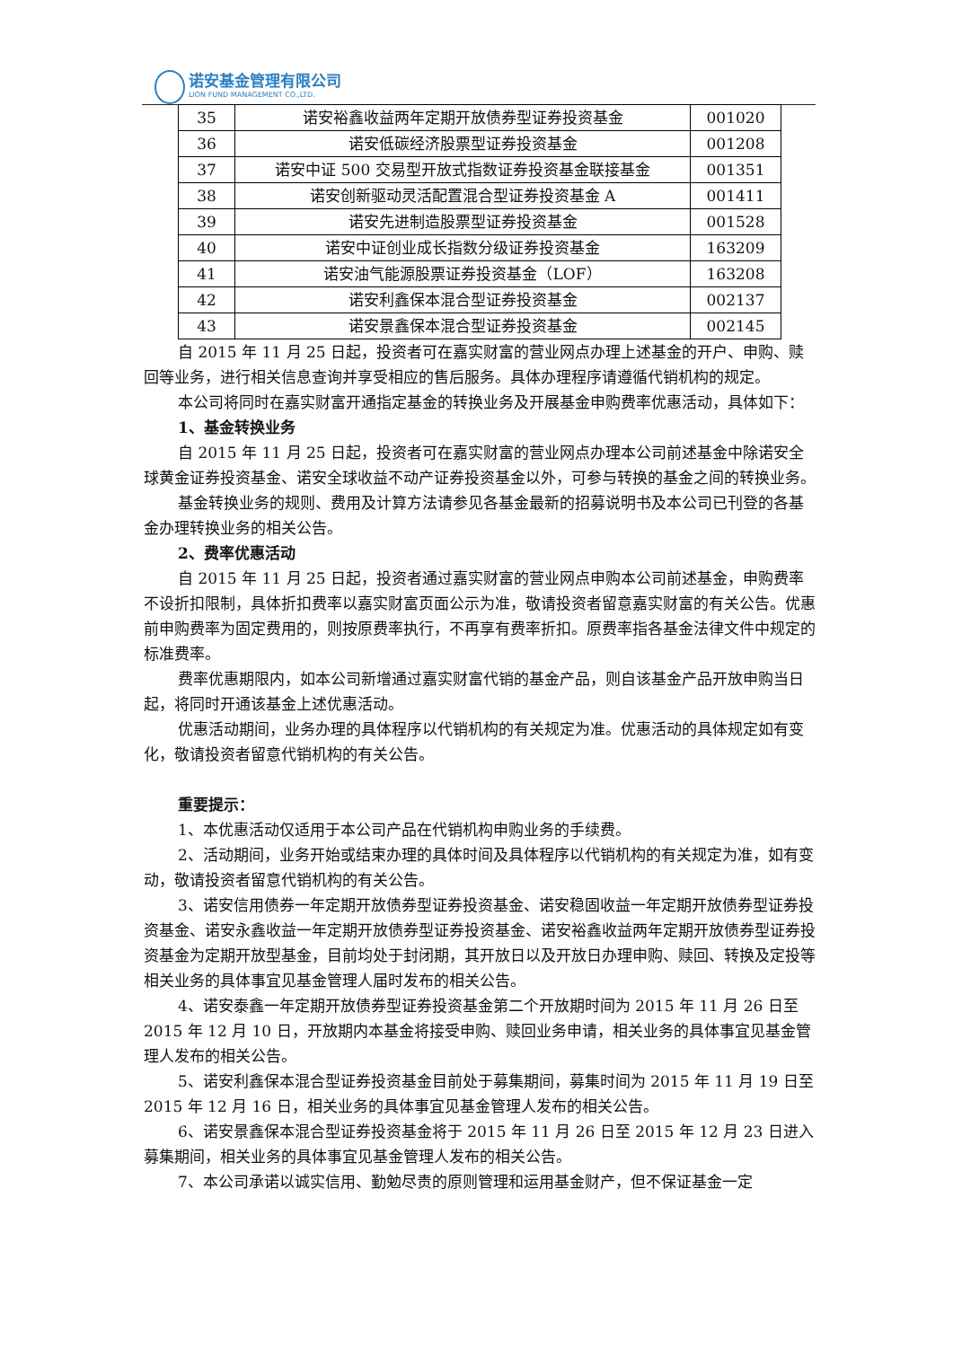诺安基金管理有限公司
LION FUND MANAGEMENT CO.,LTD.
| 35 | 诺安裕鑫收益两年定期开放债券型证券投资基金 | 001020 |
| 36 | 诺安低碳经济股票型证券投资基金 | 001208 |
| 37 | 诺安中证 500 交易型开放式指数证券投资基金联接基金 | 001351 |
| 38 | 诺安创新驱动灵活配置混合型证券投资基金 A | 001411 |
| 39 | 诺安先进制造股票型证券投资基金 | 001528 |
| 40 | 诺安中证创业成长指数分级证券投资基金 | 163209 |
| 41 | 诺安油气能源股票证券投资基金（LOF） | 163208 |
| 42 | 诺安利鑫保本混合型证券投资基金 | 002137 |
| 43 | 诺安景鑫保本混合型证券投资基金 | 002145 |
自 2015 年 11 月 25 日起，投资者可在嘉实财富的营业网点办理上述基金的开户、申购、赎回等业务，进行相关信息查询并享受相应的售后服务。具体办理程序请遵循代销机构的规定。
本公司将同时在嘉实财富开通指定基金的转换业务及开展基金申购费率优惠活动，具体如下：
1、基金转换业务
自 2015 年 11 月 25 日起，投资者可在嘉实财富的营业网点办理本公司前述基金中除诺安全球黄金证券投资基金、诺安全球收益不动产证券投资基金以外，可参与转换的基金之间的转换业务。
基金转换业务的规则、费用及计算方法请参见各基金最新的招募说明书及本公司已刊登的各基金办理转换业务的相关公告。
2、费率优惠活动
自 2015 年 11 月 25 日起，投资者通过嘉实财富的营业网点申购本公司前述基金，申购费率不设折扣限制，具体折扣费率以嘉实财富页面公示为准，敬请投资者留意嘉实财富的有关公告。优惠前申购费率为固定费用的，则按原费率执行，不再享有费率折扣。原费率指各基金法律文件中规定的标准费率。
费率优惠期限内，如本公司新增通过嘉实财富代销的基金产品，则自该基金产品开放申购当日起，将同时开通该基金上述优惠活动。
优惠活动期间，业务办理的具体程序以代销机构的有关规定为准。优惠活动的具体规定如有变化，敬请投资者留意代销机构的有关公告。
重要提示：
1、本优惠活动仅适用于本公司产品在代销机构申购业务的手续费。
2、活动期间，业务开始或结束办理的具体时间及具体程序以代销机构的有关规定为准，如有变动，敬请投资者留意代销机构的有关公告。
3、诺安信用债券一年定期开放债券型证券投资基金、诺安稳固收益一年定期开放债券型证券投资基金、诺安永鑫收益一年定期开放债券型证券投资基金、诺安裕鑫收益两年定期开放债券型证券投资基金为定期开放型基金，目前均处于封闭期，其开放日以及开放日办理申购、赎回、转换及定投等相关业务的具体事宜见基金管理人届时发布的相关公告。
4、诺安泰鑫一年定期开放债券型证券投资基金第二个开放期时间为 2015 年 11 月 26 日至 2015 年 12 月 10 日，开放期内本基金将接受申购、赎回业务申请，相关业务的具体事宜见基金管理人发布的相关公告。
5、诺安利鑫保本混合型证券投资基金目前处于募集期间，募集时间为 2015 年 11 月 19 日至 2015 年 12 月 16 日，相关业务的具体事宜见基金管理人发布的相关公告。
6、诺安景鑫保本混合型证券投资基金将于 2015 年 11 月 26 日至 2015 年 12 月 23 日进入募集期间，相关业务的具体事宜见基金管理人发布的相关公告。
7、本公司承诺以诚实信用、勤勉尽责的原则管理和运用基金财产，但不保证基金一定